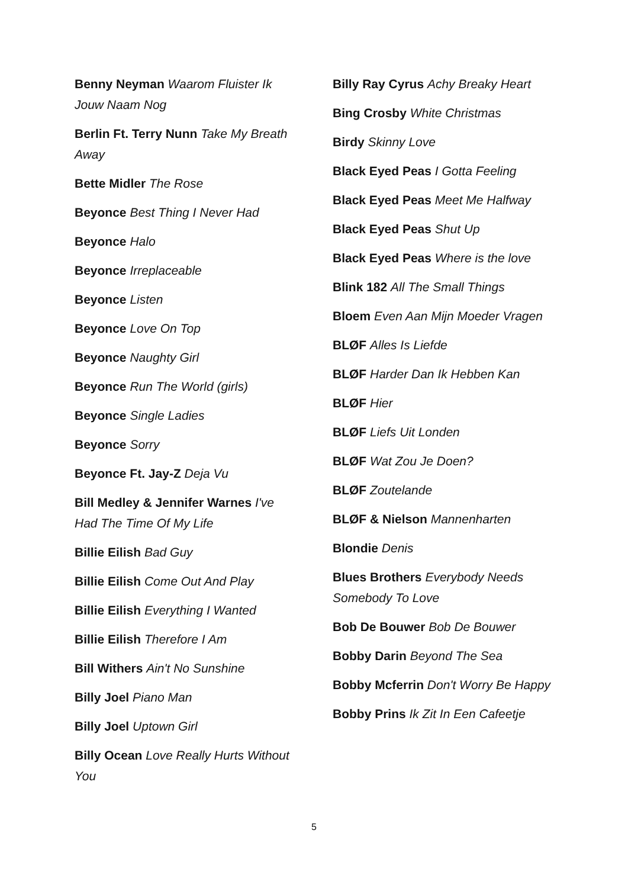Benny Neyman Waarom Fluister Ik Jouw Naam Nog
Berlin Ft. Terry Nunn Take My Breath Away
Bette Midler The Rose
Beyonce Best Thing I Never Had
Beyonce Halo
Beyonce Irreplaceable
Beyonce Listen
Beyonce Love On Top
Beyonce Naughty Girl
Beyonce Run The World (girls)
Beyonce Single Ladies
Beyonce Sorry
Beyonce Ft. Jay-Z Deja Vu
Bill Medley & Jennifer Warnes I've Had The Time Of My Life
Billie Eilish Bad Guy
Billie Eilish Come Out And Play
Billie Eilish Everything I Wanted
Billie Eilish Therefore I Am
Bill Withers Ain't No Sunshine
Billy Joel Piano Man
Billy Joel Uptown Girl
Billy Ocean Love Really Hurts Without You
Billy Ray Cyrus Achy Breaky Heart
Bing Crosby White Christmas
Birdy Skinny Love
Black Eyed Peas I Gotta Feeling
Black Eyed Peas Meet Me Halfway
Black Eyed Peas Shut Up
Black Eyed Peas Where is the love
Blink 182 All The Small Things
Bloem Even Aan Mijn Moeder Vragen
BLØF Alles Is Liefde
BLØF Harder Dan Ik Hebben Kan
BLØF Hier
BLØF Liefs Uit Londen
BLØF Wat Zou Je Doen?
BLØF Zoutelande
BLØF & Nielson Mannenharten
Blondie Denis
Blues Brothers Everybody Needs Somebody To Love
Bob De Bouwer Bob De Bouwer
Bobby Darin Beyond The Sea
Bobby Mcferrin Don't Worry Be Happy
Bobby Prins Ik Zit In Een Cafeetje
5